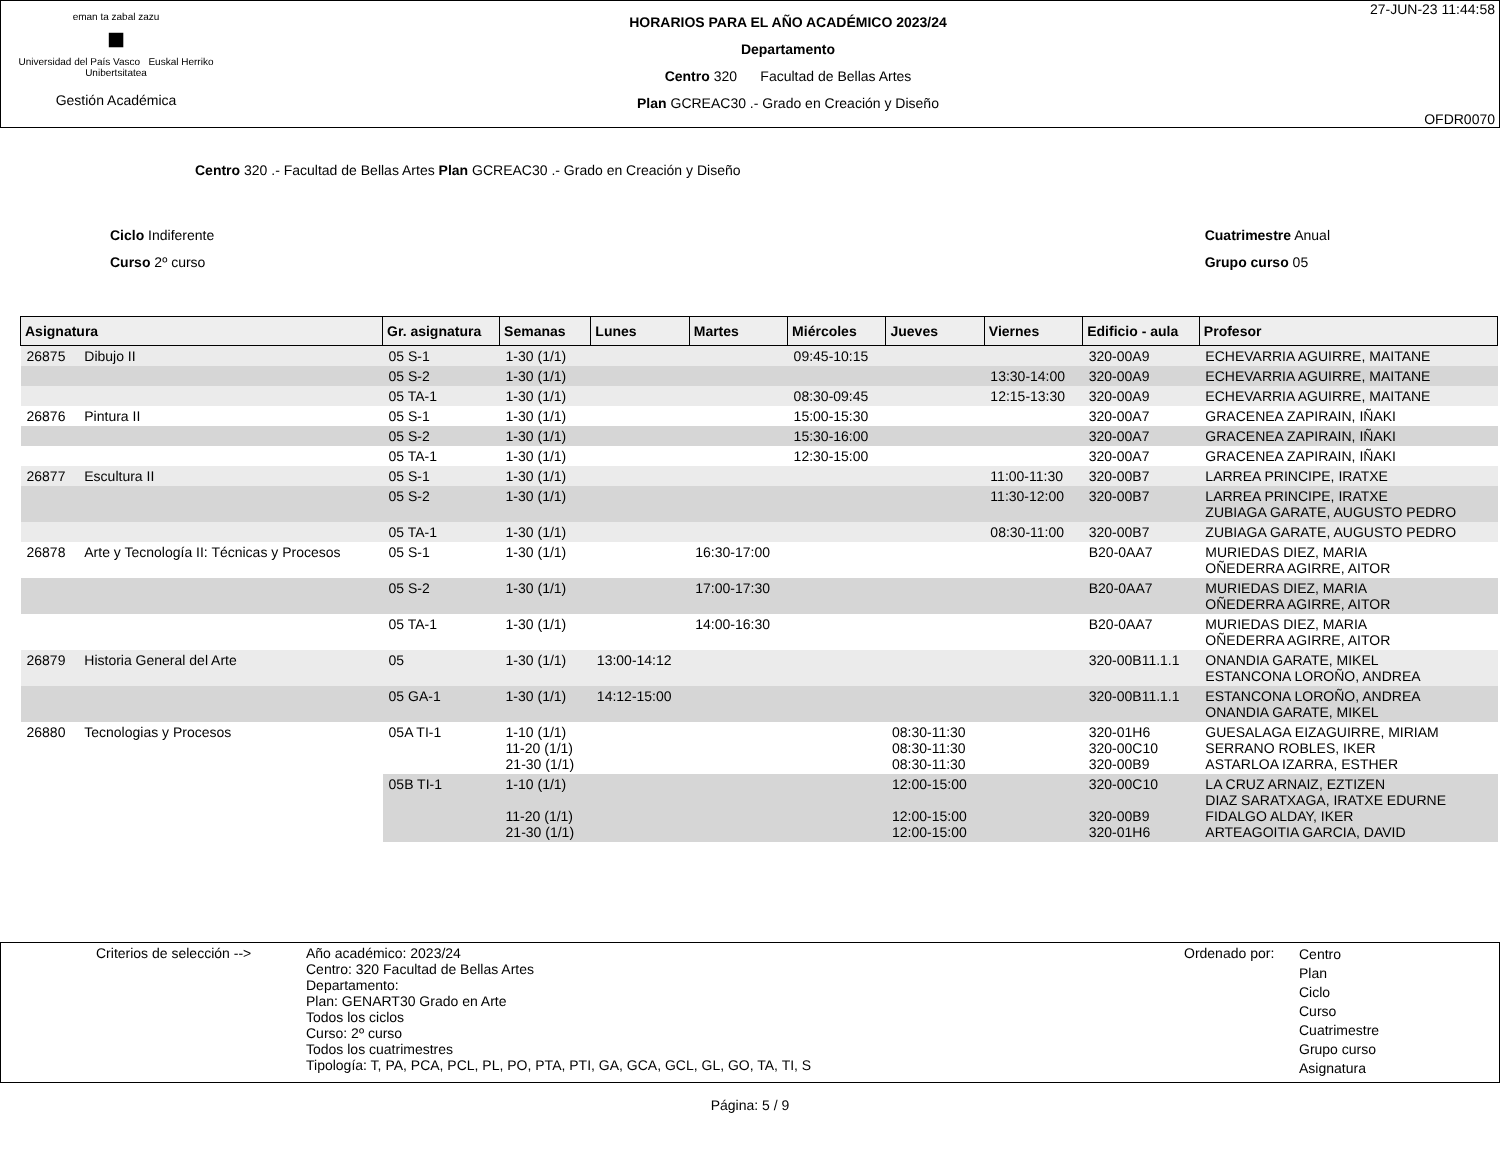eman ta zabal zazu
■
Universidad del País Vasco Euskal Herriko Unibertsitatea
Gestión Académica
HORARIOS PARA EL AÑO ACADÉMICO 2023/24
Departamento
Centro 320 Facultad de Bellas Artes
Plan GCREAC30 .- Grado en Creación y Diseño
27-JUN-23 11:44:58
OFDR0070
Centro 320 .- Facultad de Bellas Artes Plan GCREAC30 .- Grado en Creación y Diseño
Ciclo Indiferente
Curso 2º curso
Cuatrimestre Anual
Grupo curso 05
| Asignatura | | Gr. asignatura | Semanas | Lunes | Martes | Miércoles | Jueves | Viernes | Edificio - aula | Profesor |
| --- | --- | --- | --- | --- | --- | --- | --- | --- | --- | --- |
| 26875 | Dibujo II | 05 S-1 | 1-30 (1/1) | | | 09:45-10:15 | | | 320-00A9 | ECHEVARRIA AGUIRRE, MAITANE |
| | | 05 S-2 | 1-30 (1/1) | | | | | 13:30-14:00 | 320-00A9 | ECHEVARRIA AGUIRRE, MAITANE |
| | | 05 TA-1 | 1-30 (1/1) | | | 08:30-09:45 | | 12:15-13:30 | 320-00A9 | ECHEVARRIA AGUIRRE, MAITANE |
| 26876 | Pintura II | 05 S-1 | 1-30 (1/1) | | | 15:00-15:30 | | | 320-00A7 | GRACENEA ZAPIRAIN, IÑAKI |
| | | 05 S-2 | 1-30 (1/1) | | | 15:30-16:00 | | | 320-00A7 | GRACENEA ZAPIRAIN, IÑAKI |
| | | 05 TA-1 | 1-30 (1/1) | | | 12:30-15:00 | | | 320-00A7 | GRACENEA ZAPIRAIN, IÑAKI |
| 26877 | Escultura II | 05 S-1 | 1-30 (1/1) | | | | | 11:00-11:30 | 320-00B7 | LARREA PRINCIPE, IRATXE |
| | | 05 S-2 | 1-30 (1/1) | | | | | 11:30-12:00 | 320-00B7 | LARREA PRINCIPE, IRATXE ZUBIAGA GARATE, AUGUSTO PEDRO |
| | | 05 TA-1 | 1-30 (1/1) | | | | | 08:30-11:00 | 320-00B7 | ZUBIAGA GARATE, AUGUSTO PEDRO |
| 26878 | Arte y Tecnología II: Técnicas y Procesos | 05 S-1 | 1-30 (1/1) | | 16:30-17:00 | | | | B20-0AA7 | MURIEDAS DIEZ, MARIA OÑEDERRA AGIRRE, AITOR |
| | | 05 S-2 | 1-30 (1/1) | | 17:00-17:30 | | | | B20-0AA7 | MURIEDAS DIEZ, MARIA OÑEDERRA AGIRRE, AITOR |
| | | 05 TA-1 | 1-30 (1/1) | | 14:00-16:30 | | | | B20-0AA7 | MURIEDAS DIEZ, MARIA OÑEDERRA AGIRRE, AITOR |
| 26879 | Historia General del Arte | 05 | 1-30 (1/1) | 13:00-14:12 | | | | | 320-00B11.1.1 | ONANDIA GARATE, MIKEL ESTANCONA LOROÑO, ANDREA |
| | | 05 GA-1 | 1-30 (1/1) | 14:12-15:00 | | | | | 320-00B11.1.1 | ESTANCONA LOROÑO, ANDREA ONANDIA GARATE, MIKEL |
| 26880 | Tecnologias y Procesos | 05A TI-1 | 1-10 (1/1) 11-20 (1/1) 21-30 (1/1) | | | | 08:30-11:30 08:30-11:30 08:30-11:30 | | 320-01H6 320-00C10 320-00B9 | GUESALAGA EIZAGUIRRE, MIRIAM SERRANO ROBLES, IKER ASTARLOA IZARRA, ESTHER |
| | | 05B TI-1 | 1-10 (1/1) 11-20 (1/1) 21-30 (1/1) | | | | 12:00-15:00 12:00-15:00 12:00-15:00 | | 320-00C10 320-00B9 320-01H6 | LA CRUZ ARNAIZ, EZTIZEN DIAZ SARATXAGA, IRATXE EDURNE FIDALGO ALDAY, IKER ARTEAGOITIA GARCIA, DAVID |
Criterios de selección -->
Año académico: 2023/24
Centro: 320 Facultad de Bellas Artes
Departamento:
Plan: GENART30 Grado en Arte
Todos los ciclos
Curso: 2º curso
Todos los cuatrimestres
Tipología: T, PA, PCA, PCL, PL, PO, PTA, PTI, GA, GCA, GCL, GL, GO, TA, TI, S
Ordenado por:
Centro
Plan
Ciclo
Curso
Cuatrimestre
Grupo curso
Asignatura
Página: 5 / 9